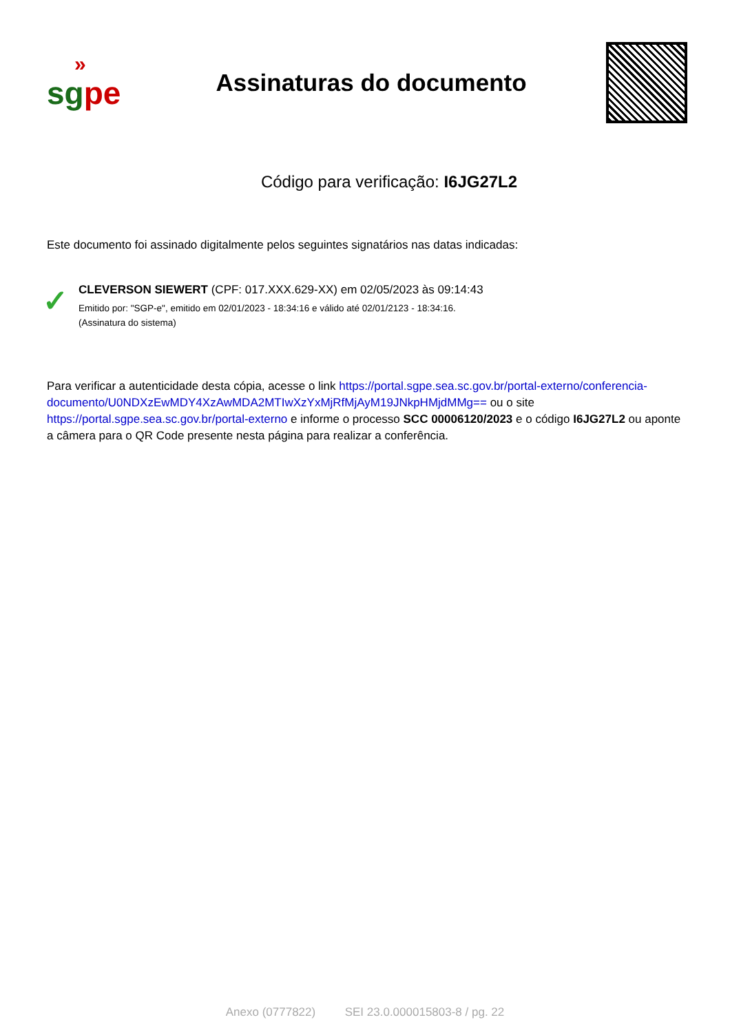»
sgpe
Assinaturas do documento
Código para verificação: I6JG27L2
Este documento foi assinado digitalmente pelos seguintes signatários nas datas indicadas:
✓
CLEVERSON SIEWERT (CPF: 017.XXX.629-XX) em 02/05/2023 às 09:14:43
Emitido por: "SGP-e", emitido em 02/01/2023 - 18:34:16 e válido até 02/01/2123 - 18:34:16.
(Assinatura do sistema)
Para verificar a autenticidade desta cópia, acesse o link https://portal.sgpe.sea.sc.gov.br/portal-externo/conferencia-documento/U0NDXzEwMDY4XzAwMDA2MTIwXzYxMjRfMjAyM19JNkpHMjdMMg== ou o site https://portal.sgpe.sea.sc.gov.br/portal-externo e informe o processo SCC 00006120/2023 e o código I6JG27L2 ou aponte a câmera para o QR Code presente nesta página para realizar a conferência.
Anexo (0777822) SEI 23.0.000015803-8 / pg. 22